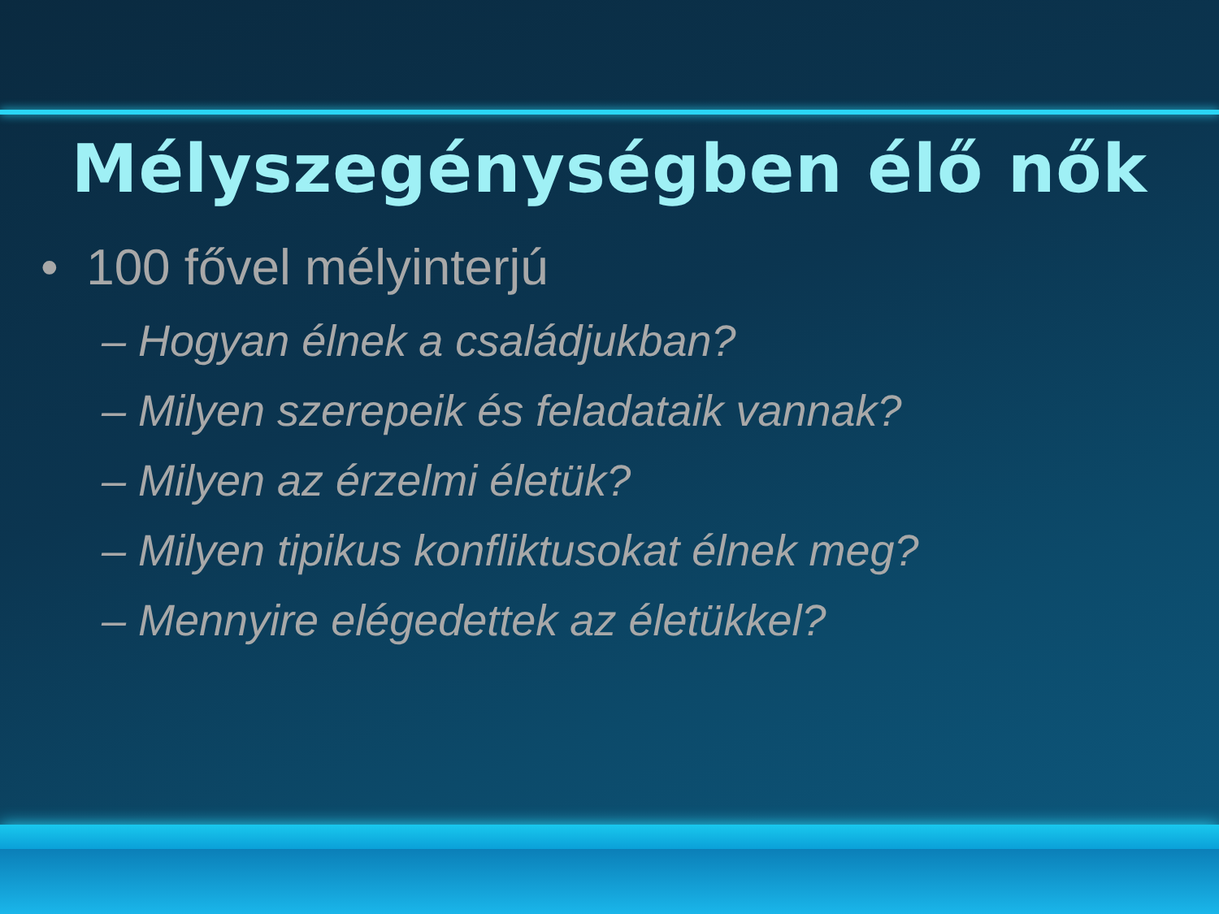Mélyszegénységben élő nők
• 100 fővel mélyinterjú
– Hogyan élnek a családjukban?
– Milyen szerepeik és feladataik vannak?
– Milyen az érzelmi életük?
– Milyen tipikus konfliktusokat élnek meg?
– Mennyire elégedettek az életükkel?